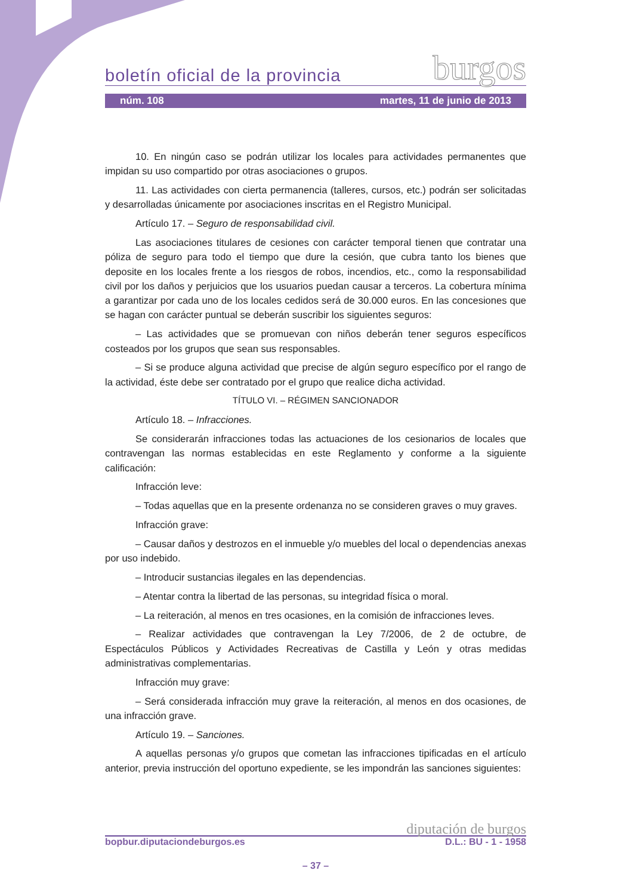boletín oficial de la provincia burgos
núm. 108 martes, 11 de junio de 2013
10. En ningún caso se podrán utilizar los locales para actividades permanentes que impidan su uso compartido por otras asociaciones o grupos.
11. Las actividades con cierta permanencia (talleres, cursos, etc.) podrán ser solicitadas y desarrolladas únicamente por asociaciones inscritas en el Registro Municipal.
Artículo 17. – Seguro de responsabilidad civil.
Las asociaciones titulares de cesiones con carácter temporal tienen que contratar una póliza de seguro para todo el tiempo que dure la cesión, que cubra tanto los bienes que deposite en los locales frente a los riesgos de robos, incendios, etc., como la responsabilidad civil por los daños y perjuicios que los usuarios puedan causar a terceros. La cobertura mínima a garantizar por cada uno de los locales cedidos será de 30.000 euros. En las concesiones que se hagan con carácter puntual se deberán suscribir los siguientes seguros:
– Las actividades que se promuevan con niños deberán tener seguros específicos costeados por los grupos que sean sus responsables.
– Si se produce alguna actividad que precise de algún seguro específico por el rango de la actividad, éste debe ser contratado por el grupo que realice dicha actividad.
TÍTULO VI. – RÉGIMEN SANCIONADOR
Artículo 18. – Infracciones.
Se considerarán infracciones todas las actuaciones de los cesionarios de locales que contravengan las normas establecidas en este Reglamento y conforme a la siguiente calificación:
Infracción leve:
– Todas aquellas que en la presente ordenanza no se consideren graves o muy graves.
Infracción grave:
– Causar daños y destrozos en el inmueble y/o muebles del local o dependencias anexas por uso indebido.
– Introducir sustancias ilegales en las dependencias.
– Atentar contra la libertad de las personas, su integridad física o moral.
– La reiteración, al menos en tres ocasiones, en la comisión de infracciones leves.
– Realizar actividades que contravengan la Ley 7/2006, de 2 de octubre, de Espectáculos Públicos y Actividades Recreativas de Castilla y León y otras medidas administrativas complementarias.
Infracción muy grave:
– Será considerada infracción muy grave la reiteración, al menos en dos ocasiones, de una infracción grave.
Artículo 19. – Sanciones.
A aquellas personas y/o grupos que cometan las infracciones tipificadas en el artículo anterior, previa instrucción del oportuno expediente, se les impondrán las sanciones siguientes:
diputación de burgos
bopbur.diputaciondeburgos.es D.L.: BU - 1 - 1958
– 37 –